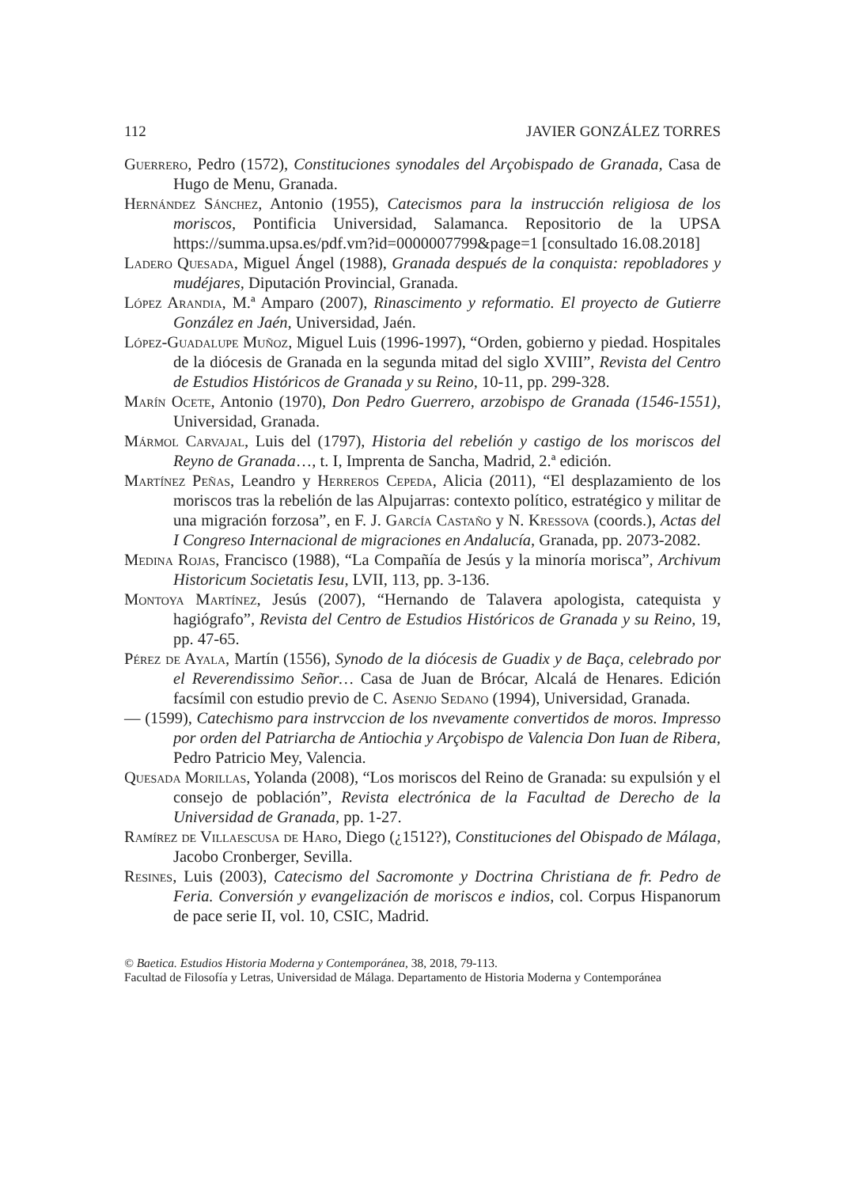112 JAVIER GONZÁLEZ TORRES
Guerrero, Pedro (1572), Constituciones synodales del Arçobispado de Granada, Casa de Hugo de Menu, Granada.
Hernández Sánchez, Antonio (1955), Catecismos para la instrucción religiosa de los moriscos, Pontificia Universidad, Salamanca. Repositorio de la UPSA https://summa.upsa.es/pdf.vm?id=0000007799&page=1 [consultado 16.08.2018]
Ladero Quesada, Miguel Ángel (1988), Granada después de la conquista: repobladores y mudéjares, Diputación Provincial, Granada.
López Arandia, M.ª Amparo (2007), Rinascimento y reformatio. El proyecto de Gutierre González en Jaén, Universidad, Jaén.
López-Guadalupe Muñoz, Miguel Luis (1996-1997), “Orden, gobierno y piedad. Hospitales de la diócesis de Granada en la segunda mitad del siglo XVIII”, Revista del Centro de Estudios Históricos de Granada y su Reino, 10-11, pp. 299-328.
Marín Ocete, Antonio (1970), Don Pedro Guerrero, arzobispo de Granada (1546-1551), Universidad, Granada.
Mármol Carvajal, Luis del (1797), Historia del rebelión y castigo de los moriscos del Reyno de Granada…, t. I, Imprenta de Sancha, Madrid, 2.ª edición.
Martínez Peñas, Leandro y Herreros Cepeda, Alicia (2011), “El desplazamiento de los moriscos tras la rebelión de las Alpujarras: contexto político, estratégico y militar de una migración forzosa”, en F. J. García Castaño y N. Kressova (coords.), Actas del I Congreso Internacional de migraciones en Andalucía, Granada, pp. 2073-2082.
Medina Rojas, Francisco (1988), “La Compañía de Jesús y la minoría morisca”, Archivum Historicum Societatis Iesu, LVII, 113, pp. 3-136.
Montoya Martínez, Jesús (2007), “Hernando de Talavera apologista, catequista y hagiógrafo”, Revista del Centro de Estudios Históricos de Granada y su Reino, 19, pp. 47-65.
Pérez de Ayala, Martín (1556), Synodo de la diócesis de Guadix y de Baça, celebrado por el Reverendissimo Señor… Casa de Juan de Brócar, Alcalá de Henares. Edición facsímil con estudio previo de C. Asenjo Sedano (1994), Universidad, Granada.
— (1599), Catechismo para instrvccion de los nvevamente convertidos de moros. Impresso por orden del Patriarcha de Antiochia y Arçobispo de Valencia Don Iuan de Ribera, Pedro Patricio Mey, Valencia.
Quesada Morillas, Yolanda (2008), “Los moriscos del Reino de Granada: su expulsión y el consejo de población”, Revista electrónica de la Facultad de Derecho de la Universidad de Granada, pp. 1-27.
Ramírez de Villaescusa de Haro, Diego (¿1512?), Constituciones del Obispado de Málaga, Jacobo Cronberger, Sevilla.
Resines, Luis (2003), Catecismo del Sacromonte y Doctrina Christiana de fr. Pedro de Feria. Conversión y evangelización de moriscos e indios, col. Corpus Hispanorum de pace serie II, vol. 10, CSIC, Madrid.
© Baetica. Estudios Historia Moderna y Contemporánea, 38, 2018, 79-113.
Facultad de Filosofía y Letras, Universidad de Málaga. Departamento de Historia Moderna y Contemporánea